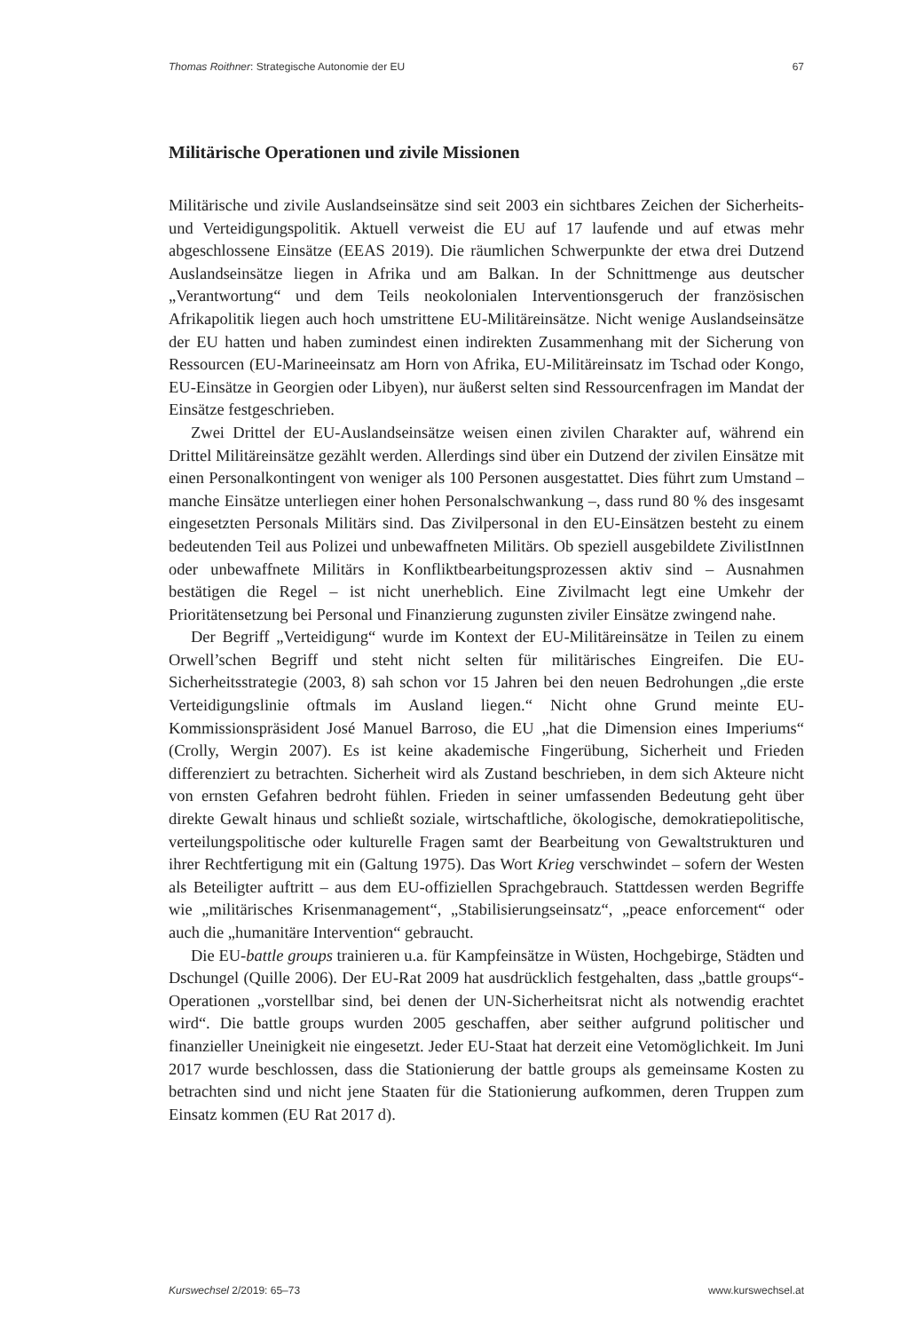Thomas Roithner: Strategische Autonomie der EU 67
Militärische Operationen und zivile Missionen
Militärische und zivile Auslandseinsätze sind seit 2003 ein sichtbares Zeichen der Sicherheits- und Verteidigungspolitik. Aktuell verweist die EU auf 17 laufende und auf etwas mehr abgeschlossene Einsätze (EEAS 2019). Die räumlichen Schwerpunkte der etwa drei Dutzend Auslandseinsätze liegen in Afrika und am Balkan. In der Schnittmenge aus deutscher „Verantwortung“ und dem Teils neokolonialen Interventionsgeruch der französischen Afrikapolitik liegen auch hoch umstrittene EU-Militäreinsätze. Nicht wenige Auslandseinsätze der EU hatten und haben zumindest einen indirekten Zusammenhang mit der Sicherung von Ressourcen (EU-Marineeinsatz am Horn von Afrika, EU-Militäreinsatz im Tschad oder Kongo, EU-Einsätze in Georgien oder Libyen), nur äußerst selten sind Ressourcenfragen im Mandat der Einsätze festgeschrieben.
Zwei Drittel der EU-Auslandseinsätze weisen einen zivilen Charakter auf, während ein Drittel Militäreinsätze gezählt werden. Allerdings sind über ein Dutzend der zivilen Einsätze mit einen Personalkontingent von weniger als 100 Personen ausgestattet. Dies führt zum Umstand – manche Einsätze unterliegen einer hohen Personalschwankung –, dass rund 80 % des insgesamt eingesetzten Personals Militärs sind. Das Zivilpersonal in den EU-Einsätzen besteht zu einem bedeutenden Teil aus Polizei und unbewaffneten Militärs. Ob speziell ausgebildete ZivilistInnen oder unbewaffnete Militärs in Konfliktbearbeitungsprozessen aktiv sind – Ausnahmen bestätigen die Regel – ist nicht unerheblich. Eine Zivilmacht legt eine Umkehr der Prioritätensetzung bei Personal und Finanzierung zugunsten ziviler Einsätze zwingend nahe.
Der Begriff „Verteidigung“ wurde im Kontext der EU-Militäreinsätze in Teilen zu einem Orwell’schen Begriff und steht nicht selten für militärisches Eingreifen. Die EU-Sicherheitsstrategie (2003, 8) sah schon vor 15 Jahren bei den neuen Bedrohungen „die erste Verteidigungslinie oftmals im Ausland liegen.“ Nicht ohne Grund meinte EU-Kommissionspräsident José Manuel Barroso, die EU „hat die Dimension eines Imperiums“ (Crolly, Wergin 2007). Es ist keine akademische Fingerübung, Sicherheit und Frieden differenziert zu betrachten. Sicherheit wird als Zustand beschrieben, in dem sich Akteure nicht von ernsten Gefahren bedroht fühlen. Frieden in seiner umfassenden Bedeutung geht über direkte Gewalt hinaus und schließt soziale, wirtschaftliche, ökologische, demokratiepolitische, verteilungspolitische oder kulturelle Fragen samt der Bearbeitung von Gewaltstrukturen und ihrer Rechtfertigung mit ein (Galtung 1975). Das Wort Krieg verschwindet – sofern der Westen als Beteiligter auftritt – aus dem EU-offiziellen Sprachgebrauch. Stattdessen werden Begriffe wie „militärisches Krisenmanagement“, „Stabilisierungseinsatz“, „peace enforcement“ oder auch die „humanitäre Intervention“ gebraucht.
Die EU-battle groups trainieren u.a. für Kampfeinsätze in Wüsten, Hochgebirge, Städten und Dschungel (Quille 2006). Der EU-Rat 2009 hat ausdrücklich festgehalten, dass „battle groups“-Operationen „vorstellbar sind, bei denen der UN-Sicherheitsrat nicht als notwendig erachtet wird“. Die battle groups wurden 2005 geschaffen, aber seither aufgrund politischer und finanzieller Uneinigkeit nie eingesetzt. Jeder EU-Staat hat derzeit eine Vetomöglichkeit. Im Juni 2017 wurde beschlossen, dass die Stationierung der battle groups als gemeinsame Kosten zu betrachten sind und nicht jene Staaten für die Stationierung aufkommen, deren Truppen zum Einsatz kommen (EU Rat 2017 d).
Kurswechsel 2/2019: 65–73 www.kurswechsel.at